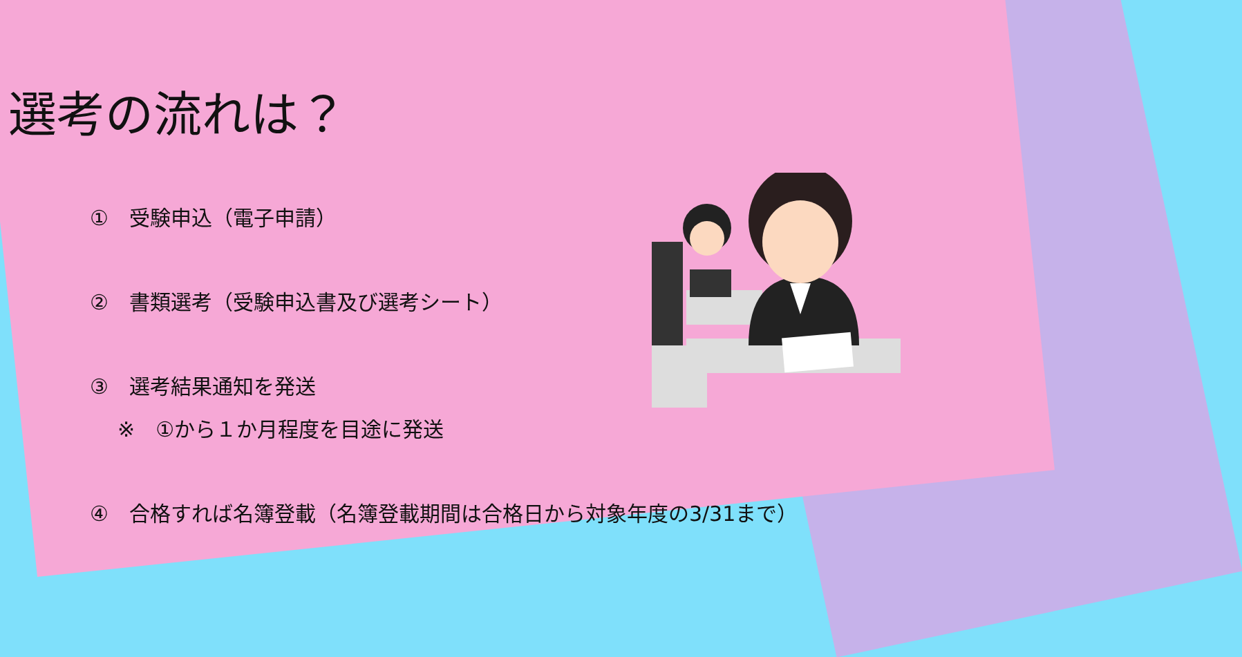選考の流れは？
①　受験申込（電子申請）
②　書類選考（受験申込書及び選考シート）
③　選考結果通知を発送
※　①から１か月程度を目途に発送
④　合格すれば名簿登載（名簿登載期間は合格日から対象年度の3/31まで）